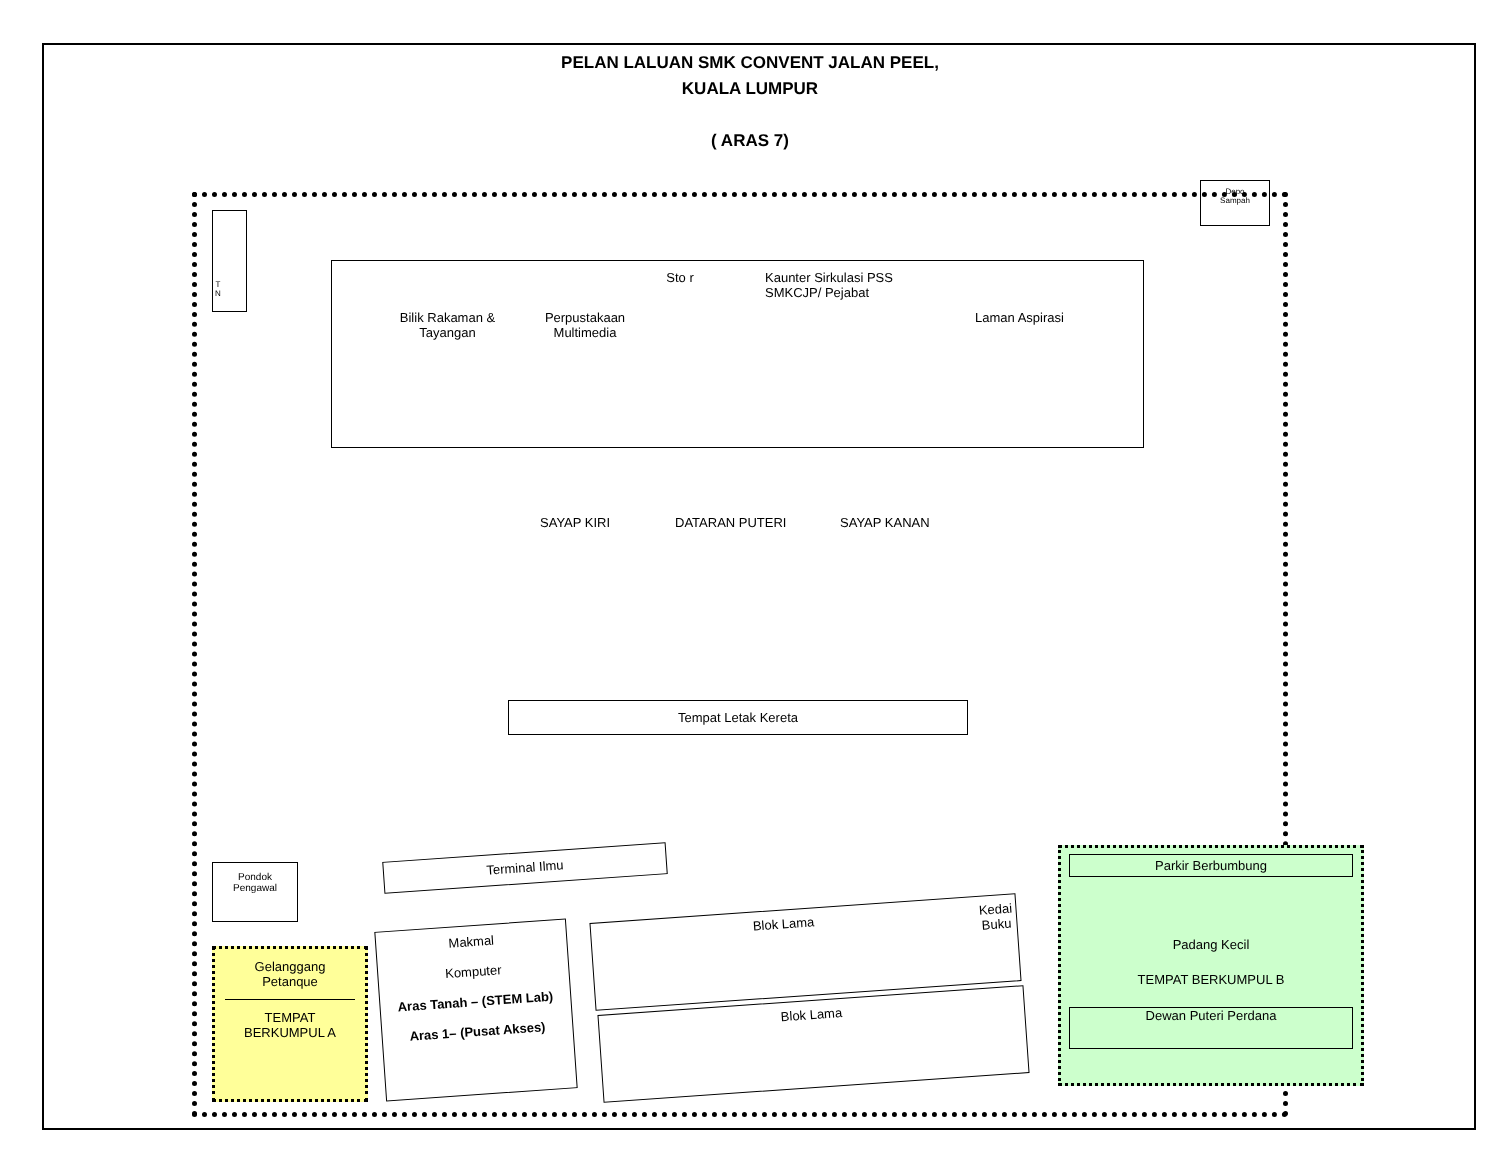PELAN LALUAN SMK CONVENT JALAN PEEL,
KUALA LUMPUR
( ARAS 7)
T
N
Depo
Sampah
Bilik Rakaman & Tayangan
Perpustakaan Multimedia
Sto r
Kaunter Sirkulasi PSS
SMKCJP/ Pejabat
Laman Aspirasi
SAYAP KIRI DATARAN PUTERI SAYAP KANAN
Tempat Letak Kereta
Terminal Ilmu
Pondok
Pengawal
Gelanggang
Petanque
TEMPAT
BERKUMPUL A
Makmal
Komputer
Aras Tanah – (STEM Lab)
Aras 1– (Pusat Akses)
Blok Lama Kedai Buku
Blok Lama
Parkir Berbumbung
Padang Kecil
TEMPAT BERKUMPUL B
Dewan Puteri Perdana